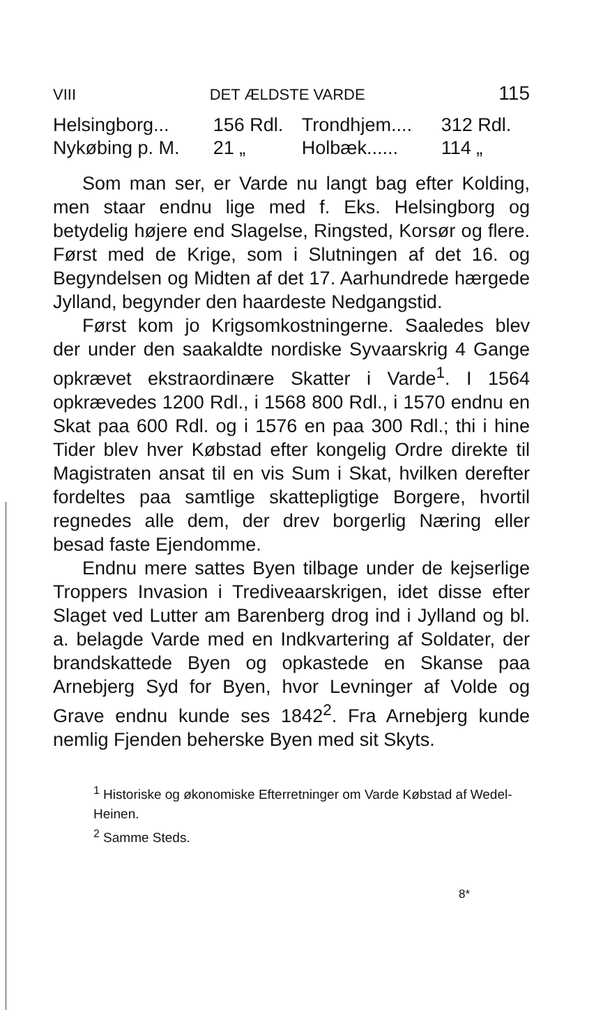VIII DET ÆLDSTE VARDE 115
| Helsingborg... | 156 Rdl. | Trondhjem.... | 312 Rdl. |
| Nykøbing p. M. | 21 „ | Holbæk...... | 114 „ |
Som man ser, er Varde nu langt bag efter Kolding, men staar endnu lige med f. Eks. Helsingborg og betydelig højere end Slagelse, Ringsted, Korsør og flere. Først med de Krige, som i Slutningen af det 16. og Begyndelsen og Midten af det 17. Aarhundrede hærgede Jylland, begynder den haardeste Nedgangstid.
Først kom jo Krigsomkostningerne. Saaledes blev der under den saakaldte nordiske Syvaarskrig 4 Gange opkrævet ekstraordinære Skatter i Varde<sup>1</sup>. I 1564 opkrævedes 1200 Rdl., i 1568 800 Rdl., i 1570 endnu en Skat paa 600 Rdl. og i 1576 en paa 300 Rdl.; thi i hine Tider blev hver Købstad efter kongelig Ordre direkte til Magistraten ansat til en vis Sum i Skat, hvilken derefter fordeltes paa samtlige skattepligtige Borgere, hvortil regnedes alle dem, der drev borgerlig Næring eller besad faste Ejendomme.
Endnu mere sattes Byen tilbage under de kejserlige Troppers Invasion i Trediveaarskrigen, idet disse efter Slaget ved Lutter am Barenberg drog ind i Jylland og bl. a. belagde Varde med en Indkvartering af Soldater, der brandskattede Byen og opkastede en Skanse paa Arnebjerg Syd for Byen, hvor Levninger af Volde og Grave endnu kunde ses 1842<sup>2</sup>. Fra Arnebjerg kunde nemlig Fjenden beherske Byen med sit Skyts.
<sup>1</sup> Historiske og økonomiske Efterretninger om Varde Købstad af Wedel-Heinen.
<sup>2</sup> Samme Steds.
8*